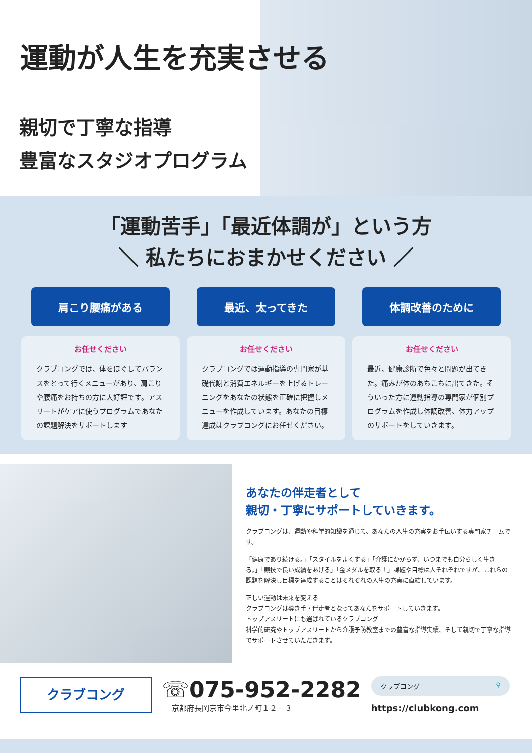運動が人生を充実させる
親切で丁寧な指導
豊富なスタジオプログラム
「運動苦手」「最近体調が」という方
＼ 私たちにおまかせください ／
肩こり腰痛がある
お任せください
クラブコングでは、体をほぐしてバランスをとって行くメニューがあり、肩こりや腰痛をお持ちの方に大好評です。アスリートがケアに使うプログラムであなたの課題解決をサポートします
最近、太ってきた
お任せください
クラブコングでは運動指導の専門家が基礎代謝と消費エネルギーを上げるトレーニングをあなたの状態を正確に把握しメニューを作成しています。あなたの目標達成はクラブコングにお任せください。
体調改善のために
お任せください
最近、健康診断で色々と問題が出てきた。痛みが体のあちこちに出てきた。そういった方に運動指導の専門家が個別プログラムを作成し体調改善、体力アップのサポートをしていきます。
あなたの伴走者として
親切・丁寧にサポートしていきます。
クラブコングは、運動や科学的知識を通じて、あなたの人生の充実をお手伝いする専門家チームです。
「健康であり続ける。」「スタイルをよくする」「介護にかからず、いつまでも自分らしく生きる。」「競技で良い成績をあげる」「金メダルを取る！」課題や目標は人それぞれですが、これらの課題を解決し目標を達成することはそれぞれの人生の充実に直結しています。
正しい運動は未来を変える
クラブコングは導き手・伴走者となってあなたをサポートしていきます。
トップアスリートにも選ばれているクラブコング
科学的研究やトップアスリートから介護予防教室までの豊富な指導実績、そして親切で丁寧な指導でサポートさせていただきます。
クラブコング
☏075-952-2282
京都府長岡京市今里北ノ町１２－３
クラブコング ⚲
https://clubkong.com